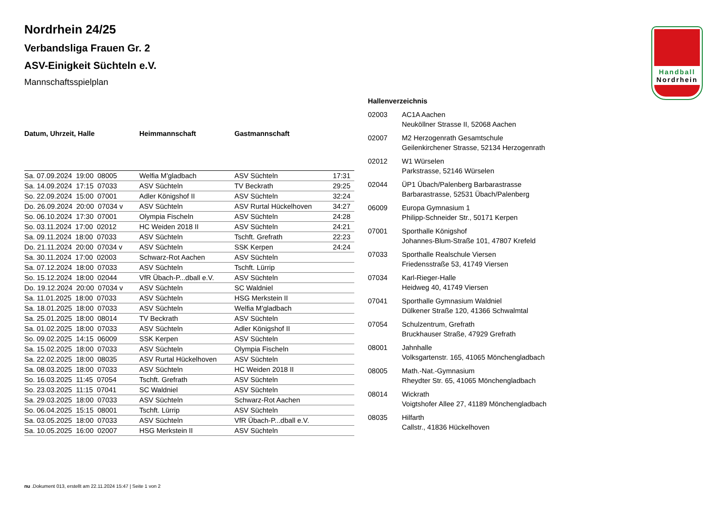Handball
Nordrhein
Nordrhein 24/25
Verbandsliga Frauen Gr. 2
ASV-Einigkeit Süchteln e.V.
Mannschaftsspielplan
| Datum, Uhrzeit, Halle | Heimmannschaft | Gastmannschaft | |
| --- | --- | --- | --- |
| Sa. 07.09.2024 19:00 08005 | Welfia M'gladbach | ASV Süchteln | 17:31 |
| Sa. 14.09.2024 17:15 07033 | ASV Süchteln | TV Beckrath | 29:25 |
| So. 22.09.2024 15:00 07001 | Adler Königshof II | ASV Süchteln | 32:24 |
| Do. 26.09.2024 20:00 07034 v | ASV Süchteln | ASV Rurtal Hückelhoven | 34:27 |
| So. 06.10.2024 17:30 07001 | Olympia Fischeln | ASV Süchteln | 24:28 |
| So. 03.11.2024 17:00 02012 | HC Weiden 2018 II | ASV Süchteln | 24:21 |
| Sa. 09.11.2024 18:00 07033 | ASV Süchteln | Tschft. Grefrath | 22:23 |
| Do. 21.11.2024 20:00 07034 v | ASV Süchteln | SSK Kerpen | 24:24 |
| Sa. 30.11.2024 17:00 02003 | Schwarz-Rot Aachen | ASV Süchteln | |
| Sa. 07.12.2024 18:00 07033 | ASV Süchteln | Tschft. Lürrip | |
| So. 15.12.2024 18:00 02044 | VfR Übach-P...dball e.V. | ASV Süchteln | |
| Do. 19.12.2024 20:00 07034 v | ASV Süchteln | SC Waldniel | |
| Sa. 11.01.2025 18:00 07033 | ASV Süchteln | HSG Merkstein II | |
| Sa. 18.01.2025 18:00 07033 | ASV Süchteln | Welfia M'gladbach | |
| Sa. 25.01.2025 18:00 08014 | TV Beckrath | ASV Süchteln | |
| Sa. 01.02.2025 18:00 07033 | ASV Süchteln | Adler Königshof II | |
| So. 09.02.2025 14:15 06009 | SSK Kerpen | ASV Süchteln | |
| Sa. 15.02.2025 18:00 07033 | ASV Süchteln | Olympia Fischeln | |
| Sa. 22.02.2025 18:00 08035 | ASV Rurtal Hückelhoven | ASV Süchteln | |
| Sa. 08.03.2025 18:00 07033 | ASV Süchteln | HC Weiden 2018 II | |
| So. 16.03.2025 11:45 07054 | Tschft. Grefrath | ASV Süchteln | |
| So. 23.03.2025 11:15 07041 | SC Waldniel | ASV Süchteln | |
| Sa. 29.03.2025 18:00 07033 | ASV Süchteln | Schwarz-Rot Aachen | |
| So. 06.04.2025 15:15 08001 | Tschft. Lürrip | ASV Süchteln | |
| Sa. 03.05.2025 18:00 07033 | ASV Süchteln | VfR Übach-P...dball e.V. | |
| Sa. 10.05.2025 16:00 02007 | HSG Merkstein II | ASV Süchteln | |
Hallenverzeichnis
| 02003 | AC1A Aachen Neuköllner Strasse II, 52068 Aachen |
| 02007 | M2 Herzogenrath Gesamtschule Geilenkirchener Strasse, 52134 Herzogenrath |
| 02012 | W1 Würselen Parkstrasse, 52146 Würselen |
| 02044 | ÜP1 Übach/Palenberg Barbarastrasse Barbarastrasse, 52531 Übach/Palenberg |
| 06009 | Europa Gymnasium 1 Philipp-Schneider Str., 50171 Kerpen |
| 07001 | Sporthalle Königshof Johannes-Blum-Straße 101, 47807 Krefeld |
| 07033 | Sporthalle Realschule Viersen Friedensstraße 53, 41749 Viersen |
| 07034 | Karl-Rieger-Halle Heidweg 40, 41749 Viersen |
| 07041 | Sporthalle Gymnasium Waldniel Dülkener Straße 120, 41366 Schwalmtal |
| 07054 | Schulzentrum, Grefrath Bruckhauser Straße, 47929 Grefrath |
| 08001 | Jahnhalle Volksgartenstr. 165, 41065 Mönchengladbach |
| 08005 | Math.-Nat.-Gymnasium Rheydter Str. 65, 41065 Mönchengladbach |
| 08014 | Wickrath Voigtshofer Allee 27, 41189 Mönchengladbach |
| 08035 | Hilfarth Callstr., 41836 Hückelhoven |
nu .Dokument 013, erstellt am 22.11.2024 15:47 | Seite 1 von 2